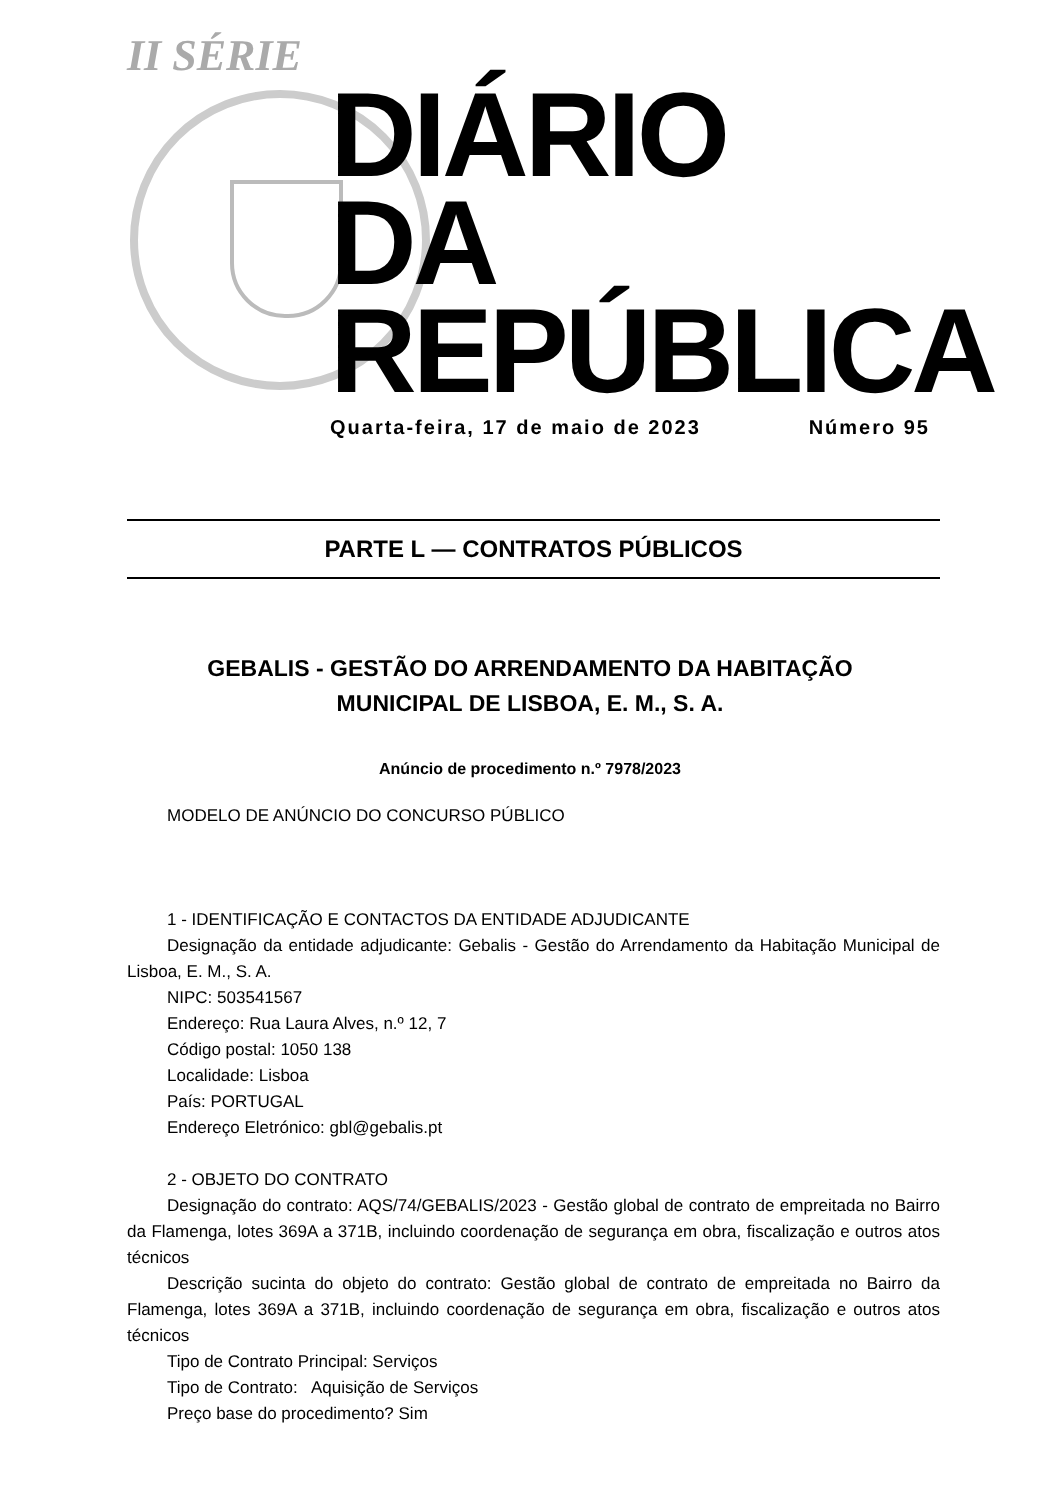II SÉRIE
DIÁRIO
DA REPÚBLICA
Quarta-feira, 17 de maio de 2023 Número 95
PARTE L — CONTRATOS PÚBLICOS
GEBALIS - GESTÃO DO ARRENDAMENTO DA HABITAÇÃO
MUNICIPAL DE LISBOA, E. M., S. A.
Anúncio de procedimento n.º 7978/2023
MODELO DE ANÚNCIO DO CONCURSO PÚBLICO
1 - IDENTIFICAÇÃO E CONTACTOS DA ENTIDADE ADJUDICANTE
Designação da entidade adjudicante: Gebalis - Gestão do Arrendamento da Habitação Municipal de Lisboa, E. M., S. A.
NIPC: 503541567
Endereço: Rua Laura Alves, n.º 12, 7
Código postal: 1050 138
Localidade: Lisboa
País: PORTUGAL
Endereço Eletrónico: gbl@gebalis.pt
2 - OBJETO DO CONTRATO
Designação do contrato: AQS/74/GEBALIS/2023 - Gestão global de contrato de empreitada no Bairro da Flamenga, lotes 369A a 371B, incluindo coordenação de segurança em obra, fiscalização e outros atos técnicos
Descrição sucinta do objeto do contrato: Gestão global de contrato de empreitada no Bairro da Flamenga, lotes 369A a 371B, incluindo coordenação de segurança em obra, fiscalização e outros atos técnicos
Tipo de Contrato Principal: Serviços
Tipo de Contrato: Aquisição de Serviços
Preço base do procedimento? Sim